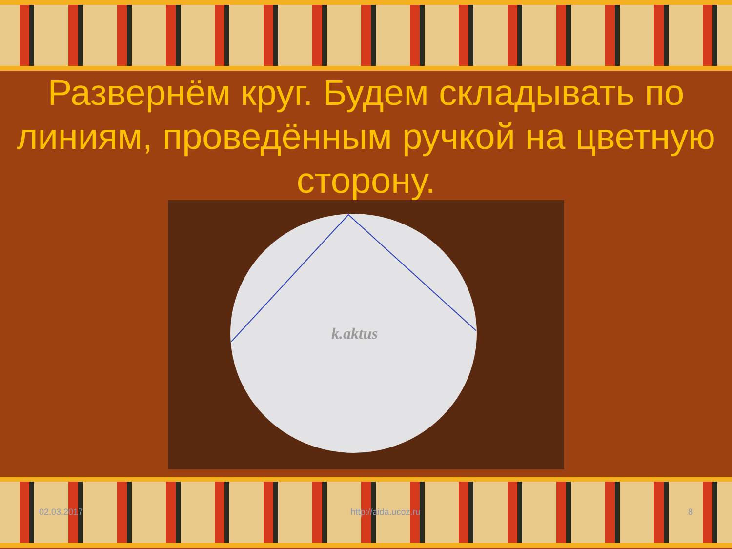Развернём круг. Будем складывать по линиям, проведённым ручкой на цветную сторону.
k.aktus
02.03.2017 http://aida.ucoz.ru 8